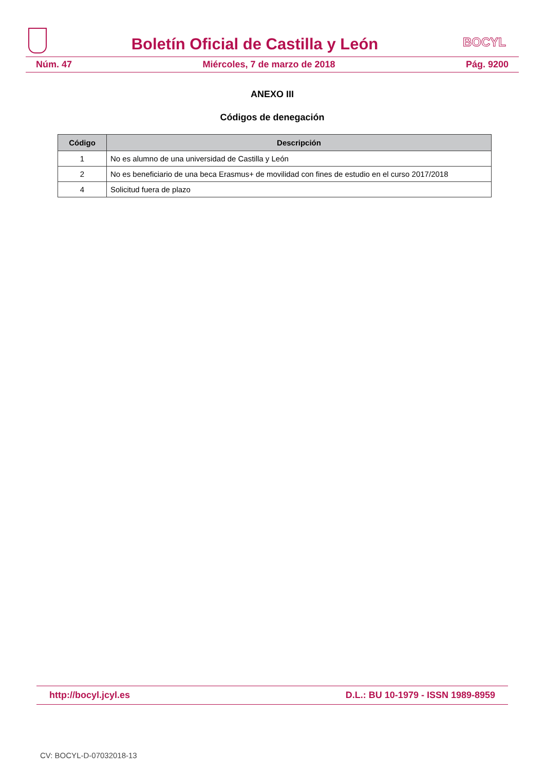Boletín Oficial de Castilla y León
BOCYL
Núm. 47 Miércoles, 7 de marzo de 2018 Pág. 9200
ANEXO III
Códigos de denegación
| Código | Descripción |
| --- | --- |
| 1 | No es alumno de una universidad de Castilla y León |
| 2 | No es beneficiario de una beca Erasmus+ de movilidad con fines de estudio en el curso 2017/2018 |
| 4 | Solicitud fuera de plazo |
http://bocyl.jcyl.es D.L.: BU 10-1979 - ISSN 1989-8959
CV: BOCYL-D-07032018-13